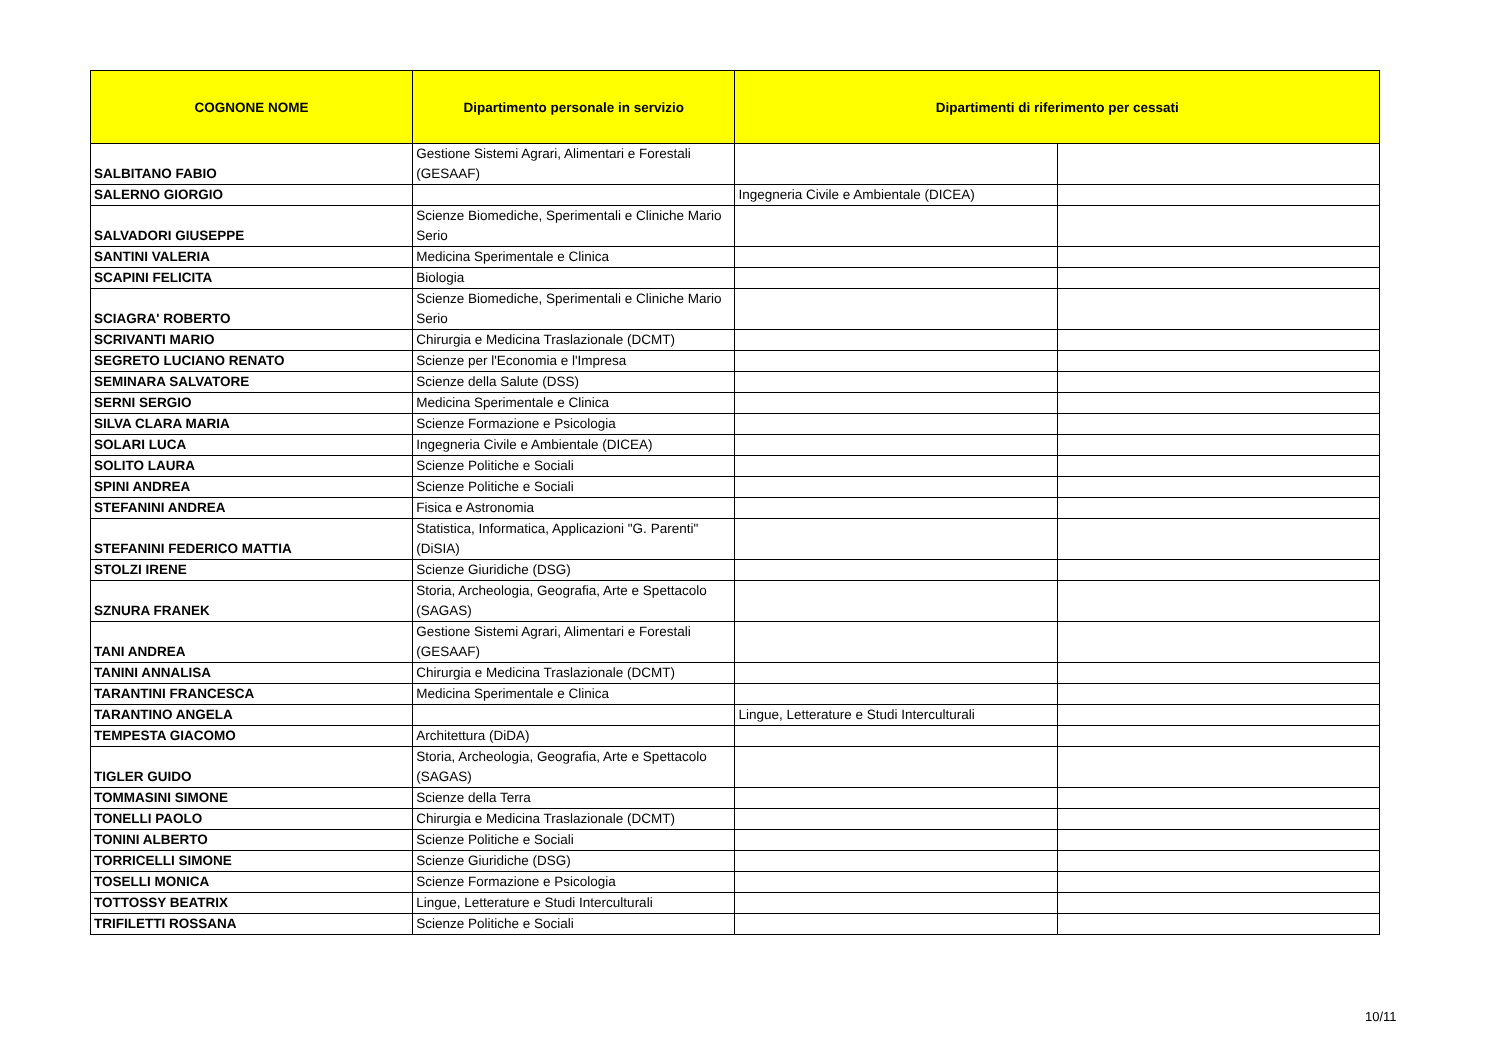| COGNONE NOME | Dipartimento personale in servizio | Dipartimenti di riferimento per cessati | |
| --- | --- | --- | --- |
| SALBITANO FABIO | Gestione Sistemi Agrari, Alimentari e Forestali (GESAAF) | | |
| SALERNO GIORGIO | | Ingegneria Civile e Ambientale (DICEA) | |
| SALVADORI GIUSEPPE | Scienze Biomediche, Sperimentali e Cliniche Mario Serio | | |
| SANTINI VALERIA | Medicina Sperimentale e Clinica | | |
| SCAPINI FELICITA | Biologia | | |
| SCIAGRA' ROBERTO | Scienze Biomediche, Sperimentali e Cliniche Mario Serio | | |
| SCRIVANTI MARIO | Chirurgia e Medicina Traslazionale (DCMT) | | |
| SEGRETO LUCIANO RENATO | Scienze per l'Economia e l'Impresa | | |
| SEMINARA SALVATORE | Scienze della Salute (DSS) | | |
| SERNI SERGIO | Medicina Sperimentale e Clinica | | |
| SILVA CLARA MARIA | Scienze Formazione e Psicologia | | |
| SOLARI LUCA | Ingegneria Civile e Ambientale (DICEA) | | |
| SOLITO LAURA | Scienze Politiche e Sociali | | |
| SPINI ANDREA | Scienze Politiche e Sociali | | |
| STEFANINI ANDREA | Fisica e Astronomia | | |
| STEFANINI FEDERICO MATTIA | Statistica, Informatica, Applicazioni "G. Parenti" (DiSIA) | | |
| STOLZI IRENE | Scienze Giuridiche (DSG) | | |
| SZNURA FRANEK | Storia, Archeologia, Geografia, Arte e Spettacolo (SAGAS) | | |
| TANI ANDREA | Gestione Sistemi Agrari, Alimentari e Forestali (GESAAF) | | |
| TANINI ANNALISA | Chirurgia e Medicina Traslazionale (DCMT) | | |
| TARANTINI FRANCESCA | Medicina Sperimentale e Clinica | | |
| TARANTINO ANGELA | | Lingue, Letterature e Studi Interculturali | |
| TEMPESTA GIACOMO | Architettura (DiDA) | | |
| TIGLER GUIDO | Storia, Archeologia, Geografia, Arte e Spettacolo (SAGAS) | | |
| TOMMASINI SIMONE | Scienze della Terra | | |
| TONELLI PAOLO | Chirurgia e Medicina Traslazionale (DCMT) | | |
| TONINI ALBERTO | Scienze Politiche e Sociali | | |
| TORRICELLI SIMONE | Scienze Giuridiche (DSG) | | |
| TOSELLI MONICA | Scienze Formazione e Psicologia | | |
| TOTTOSSY BEATRIX | Lingue, Letterature e Studi Interculturali | | |
| TRIFILETTI ROSSANA | Scienze Politiche e Sociali | | |
10/11